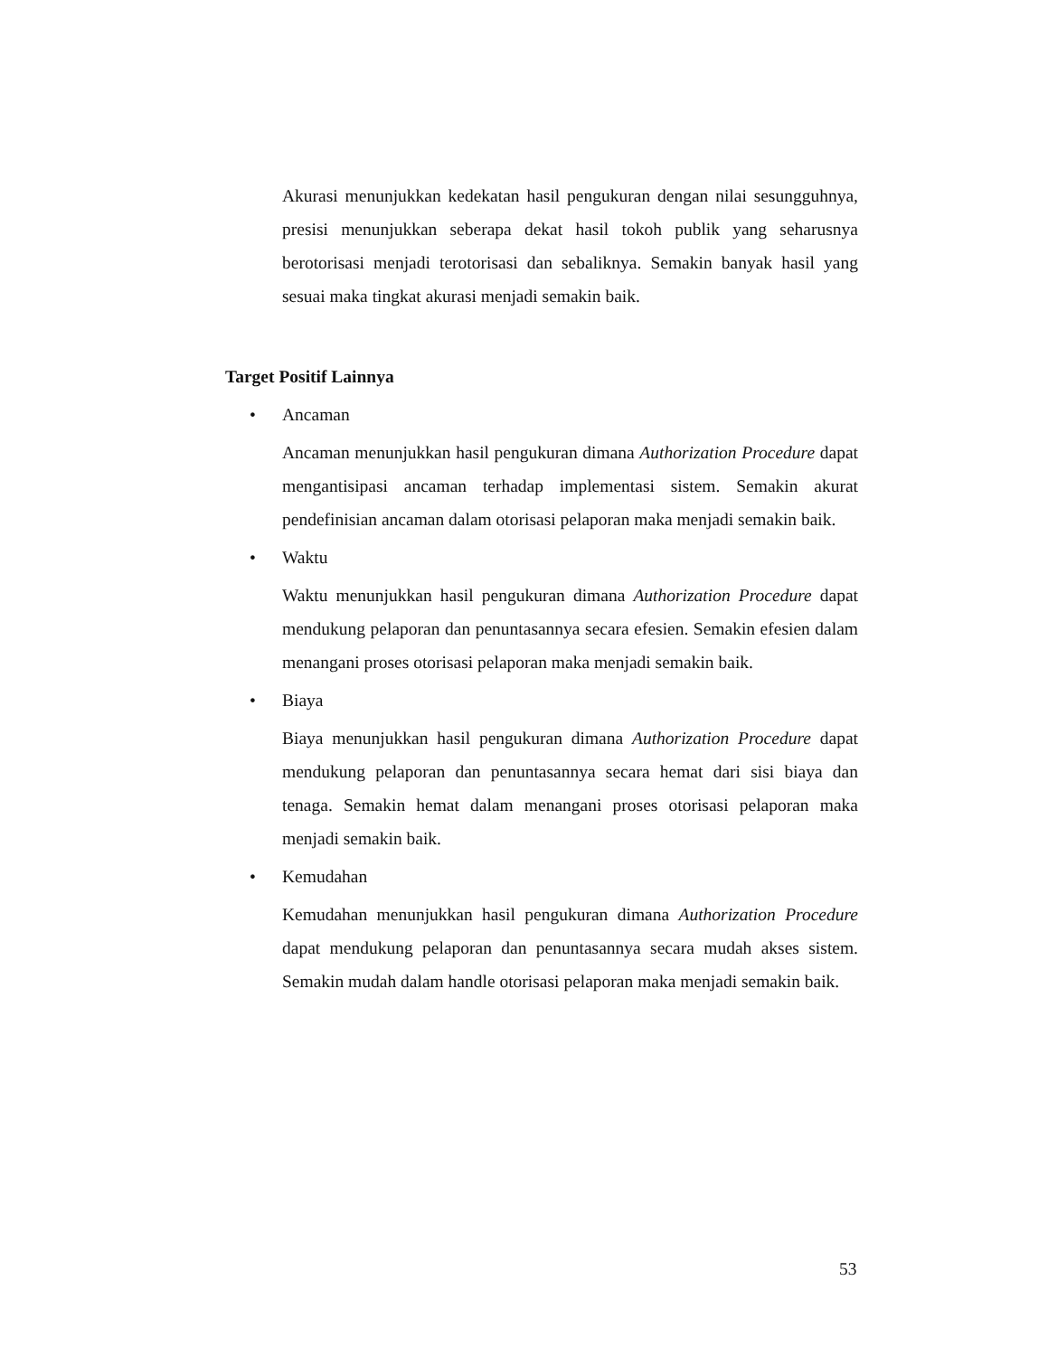Akurasi menunjukkan kedekatan hasil pengukuran dengan nilai sesungguhnya, presisi menunjukkan seberapa dekat hasil tokoh publik yang seharusnya berotorisasi menjadi terotorisasi dan sebaliknya. Semakin banyak hasil yang sesuai maka tingkat akurasi menjadi semakin baik.
Target Positif Lainnya
• Ancaman
Ancaman menunjukkan hasil pengukuran dimana Authorization Procedure dapat mengantisipasi ancaman terhadap implementasi sistem. Semakin akurat pendefinisian ancaman dalam otorisasi pelaporan maka menjadi semakin baik.
• Waktu
Waktu menunjukkan hasil pengukuran dimana Authorization Procedure dapat mendukung pelaporan dan penuntasannya secara efesien. Semakin efesien dalam menangani proses otorisasi pelaporan maka menjadi semakin baik.
• Biaya
Biaya menunjukkan hasil pengukuran dimana Authorization Procedure dapat mendukung pelaporan dan penuntasannya secara hemat dari sisi biaya dan tenaga. Semakin hemat dalam menangani proses otorisasi pelaporan maka menjadi semakin baik.
• Kemudahan
Kemudahan menunjukkan hasil pengukuran dimana Authorization Procedure dapat mendukung pelaporan dan penuntasannya secara mudah akses sistem. Semakin mudah dalam handle otorisasi pelaporan maka menjadi semakin baik.
53